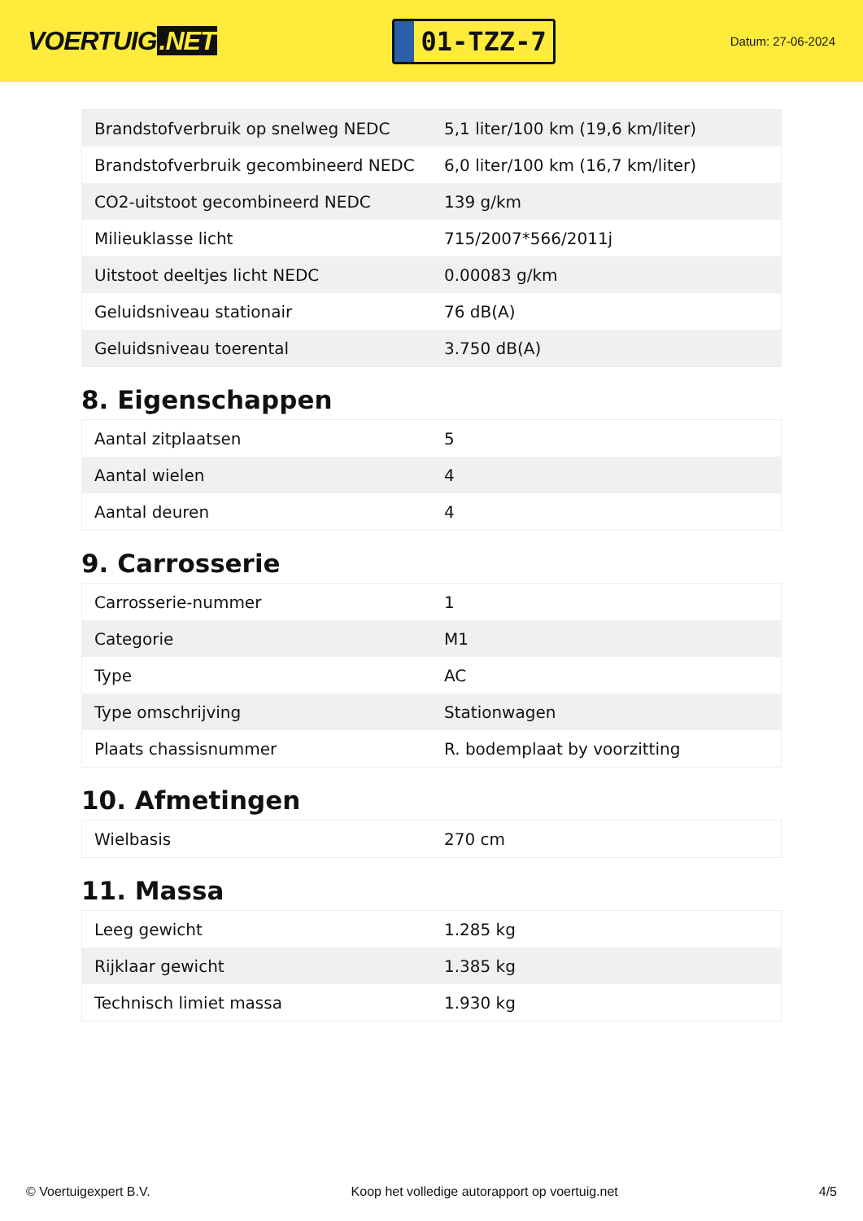VOERTUIG.NET
01-TZZ-7
Datum: 27-06-2024
| Brandstofverbruik op snelweg NEDC | 5,1 liter/100 km (19,6 km/liter) |
| Brandstofverbruik gecombineerd NEDC | 6,0 liter/100 km (16,7 km/liter) |
| CO2-uitstoot gecombineerd NEDC | 139 g/km |
| Milieuklasse licht | 715/2007*566/2011j |
| Uitstoot deeltjes licht NEDC | 0.00083 g/km |
| Geluidsniveau stationair | 76 dB(A) |
| Geluidsniveau toerental | 3.750 dB(A) |
8. Eigenschappen
| Aantal zitplaatsen | 5 |
| Aantal wielen | 4 |
| Aantal deuren | 4 |
9. Carrosserie
| Carrosserie-nummer | 1 |
| Categorie | M1 |
| Type | AC |
| Type omschrijving | Stationwagen |
| Plaats chassisnummer | R. bodemplaat by voorzitting |
10. Afmetingen
| Wielbasis | 270 cm |
11. Massa
| Leeg gewicht | 1.285 kg |
| Rijklaar gewicht | 1.385 kg |
| Technisch limiet massa | 1.930 kg |
© Voertuigexpert B.V. Koop het volledige autorapport op voertuig.net 4/5